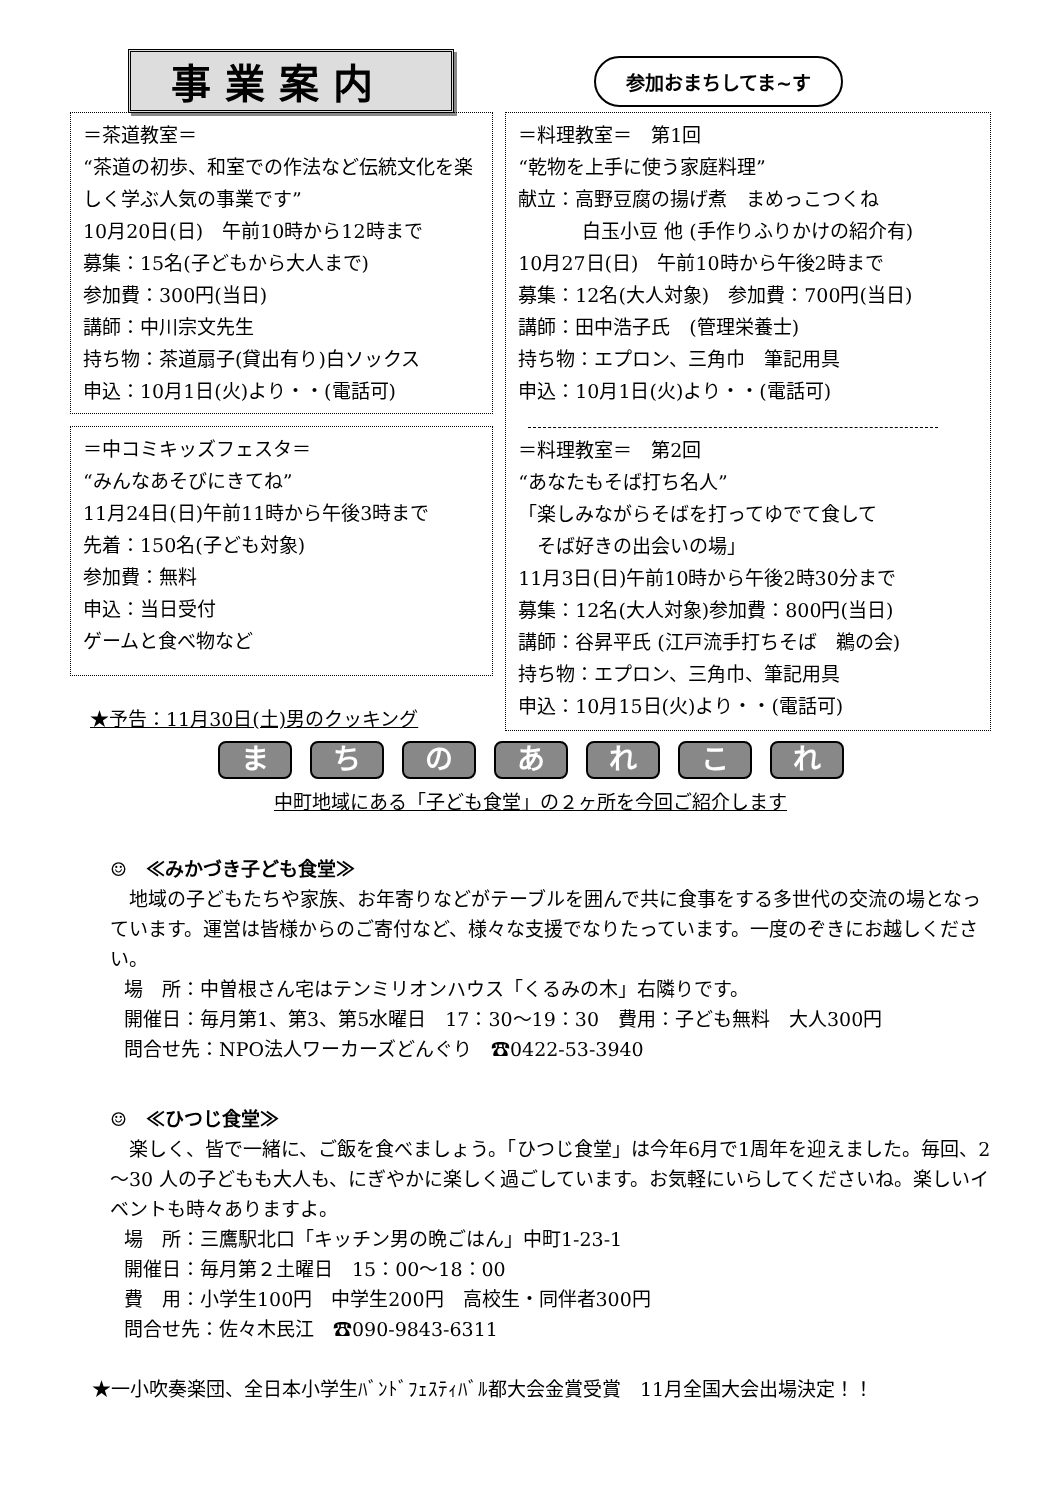事業案内
参加おまちしてま~す
＝茶道教室＝
“茶道の初歩、和室での作法など伝統文化を楽しく学ぶ人気の事業です”
10月20日(日)　午前10時から12時まで
募集：15名(子どもから大人まで)
参加費：300円(当日)
講師：中川宗文先生
持ち物：茶道扇子(貸出有り)白ソックス
申込：10月1日(火)より・・(電話可)
＝中コミキッズフェスタ＝
“みんなあそびにきてね”
11月24日(日)午前11時から午後3時まで
先着：150名(子ども対象)
参加費：無料
申込：当日受付
ゲームと食べ物など
★予告：11月30日(土)男のクッキング
＝料理教室＝　第1回
“乾物を上手に使う家庭料理”
献立：高野豆腐の揚げ煮　まめっこつくね
白玉小豆 他 (手作りふりかけの紹介有)
10月27日(日)　午前10時から午後2時まで
募集：12名(大人対象)　参加費：700円(当日)
講師：田中浩子氏　(管理栄養士)
持ち物：エプロン、三角巾　筆記用具
申込：10月1日(火)より・・(電話可)
＝料理教室＝　第2回
“あなたもそば打ち名人”
「楽しみながらそばを打ってゆでて食して
　そば好きの出会いの場」
11月3日(日)午前10時から午後2時30分まで
募集：12名(大人対象)参加費：800円(当日)
講師：谷昇平氏 (江戸流手打ちそば　鵜の会)
持ち物：エプロン、三角巾、筆記用具
申込：10月15日(火)より・・(電話可)
ま ち の あ れ こ れ
中町地域にある「子ども食堂」の２ヶ所を今回ご紹介します
☺　≪みかづき子ども食堂≫
　地域の子どもたちや家族、お年寄りなどがテーブルを囲んで共に食事をする多世代の交流の場となっています。運営は皆様からのご寄付など、様々な支援でなりたっています。一度のぞきにお越しください。
場　所：中曽根さん宅はテンミリオンハウス「くるみの木」右隣りです。
開催日：毎月第1、第3、第5水曜日　17：30～19：30　費用：子ども無料　大人300円
問合せ先：NPO法人ワーカーズどんぐり　☎0422-53-3940
☺　≪ひつじ食堂≫
　楽しく、皆で一緒に、ご飯を食べましょう。「ひつじ食堂」は今年6月で1周年を迎えました。毎回、2～30 人の子どもも大人も、にぎやかに楽しく過ごしています。お気軽にいらしてくださいね。楽しいイベントも時々ありますよ。
場　所：三鷹駅北口「キッチン男の晩ごはん」中町1-23-1
開催日：毎月第２土曜日　15：00～18：00
費　用：小学生100円　中学生200円　高校生・同伴者300円
問合せ先：佐々木民江　☎090-9843-6311
★一小吹奏楽団、全日本小学生ﾊﾞﾝﾄﾞﾌｪｽﾃｨﾊﾞﾙ都大会金賞受賞　11月全国大会出場決定！！